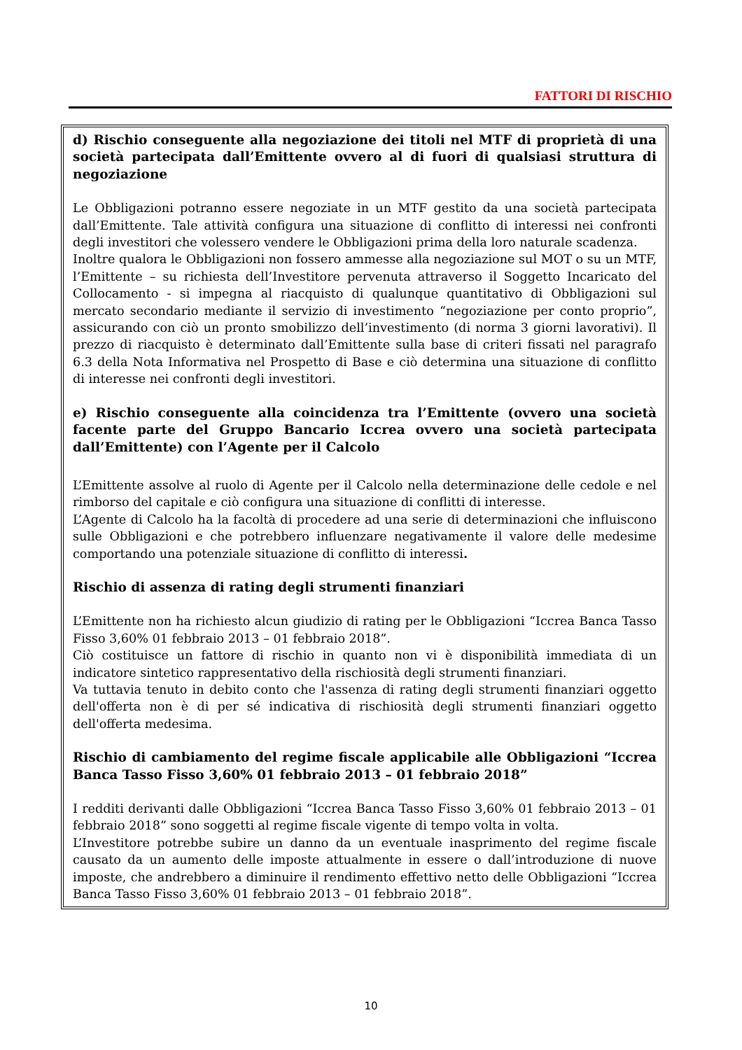FATTORI DI RISCHIO
d) Rischio conseguente alla negoziazione dei titoli nel MTF di proprietà di una società partecipata dall’Emittente ovvero al di fuori di qualsiasi struttura di negoziazione
Le Obbligazioni potranno essere negoziate in un MTF gestito da una società partecipata dall’Emittente. Tale attività configura una situazione di conflitto di interessi nei confronti degli investitori che volessero vendere le Obbligazioni prima della loro naturale scadenza.
Inoltre qualora le Obbligazioni non fossero ammesse alla negoziazione sul MOT o su un MTF, l’Emittente – su richiesta dell’Investitore pervenuta attraverso il Soggetto Incaricato del Collocamento - si impegna al riacquisto di qualunque quantitativo di Obbligazioni sul mercato secondario mediante il servizio di investimento “negoziazione per conto proprio”, assicurando con ciò un pronto smobilizzo dell’investimento (di norma 3 giorni lavorativi). Il prezzo di riacquisto è determinato dall’Emittente sulla base di criteri fissati nel paragrafo 6.3 della Nota Informativa nel Prospetto di Base e ciò determina una situazione di conflitto di interesse nei confronti degli investitori.
e) Rischio conseguente alla coincidenza tra l’Emittente (ovvero una società facente parte del Gruppo Bancario Iccrea ovvero una società partecipata dall’Emittente) con l’Agente per il Calcolo
L’Emittente assolve al ruolo di Agente per il Calcolo nella determinazione delle cedole e nel rimborso del capitale e ciò configura una situazione di conflitti di interesse.
L’Agente di Calcolo ha la facoltà di procedere ad una serie di determinazioni che influiscono sulle Obbligazioni e che potrebbero influenzare negativamente il valore delle medesime comportando una potenziale situazione di conflitto di interessi.
Rischio di assenza di rating degli strumenti finanziari
L’Emittente non ha richiesto alcun giudizio di rating per le Obbligazioni “Iccrea Banca Tasso Fisso 3,60% 01 febbraio 2013 – 01 febbraio 2018”.
Ciò costituisce un fattore di rischio in quanto non vi è disponibilità immediata di un indicatore sintetico rappresentativo della rischiosità degli strumenti finanziari.
Va tuttavia tenuto in debito conto che l'assenza di rating degli strumenti finanziari oggetto dell'offerta non è di per sé indicativa di rischiosità degli strumenti finanziari oggetto dell'offerta medesima.
Rischio di cambiamento del regime fiscale applicabile alle Obbligazioni “Iccrea Banca Tasso Fisso 3,60% 01 febbraio 2013 – 01 febbraio 2018”
I redditi derivanti dalle Obbligazioni “Iccrea Banca Tasso Fisso 3,60% 01 febbraio 2013 – 01 febbraio 2018” sono soggetti al regime fiscale vigente di tempo volta in volta.
L’Investitore potrebbe subire un danno da un eventuale inasprimento del regime fiscale causato da un aumento delle imposte attualmente in essere o dall’introduzione di nuove imposte, che andrebbero a diminuire il rendimento effettivo netto delle Obbligazioni “Iccrea Banca Tasso Fisso 3,60% 01 febbraio 2013 – 01 febbraio 2018”.
10